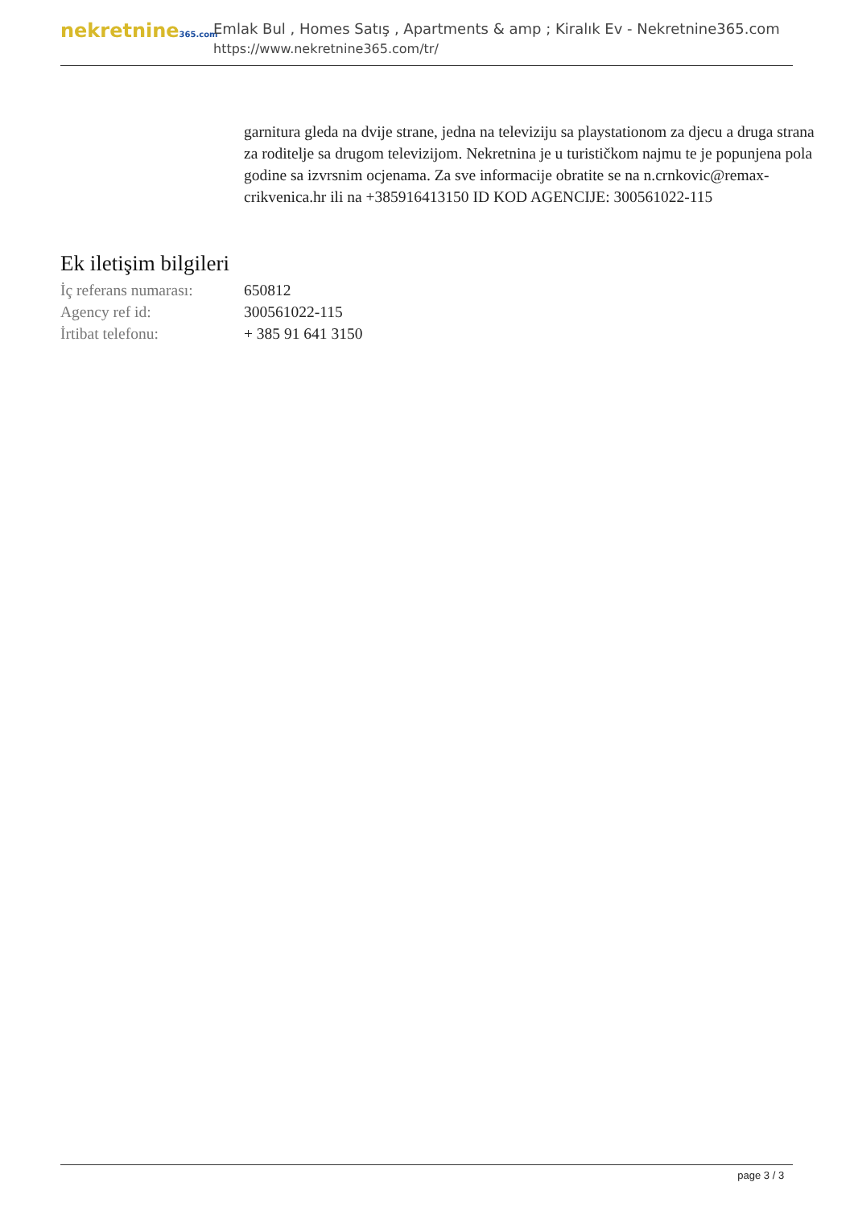nekretnine365.com
Emlak Bul , Homes Satış , Apartments & amp ; Kiralık Ev - Nekretnine365.com
https://www.nekretnine365.com/tr/
garnitura gleda na dvije strane, jedna na televiziju sa playstationom za djecu a druga strana za roditelje sa drugom televizijom. Nekretnina je u turističkom najmu te je popunjena pola godine sa izvrsnim ocjenama. Za sve informacije obratite se na n.crnkovic@remax-crikvenica.hr ili na +385916413150 ID KOD AGENCIJE: 300561022-115
Ek iletişim bilgileri
| İç referans numarası: | 650812 |
| Agency ref id: | 300561022-115 |
| İrtibat telefonu: | + 385 91 641 3150 |
page 3 / 3